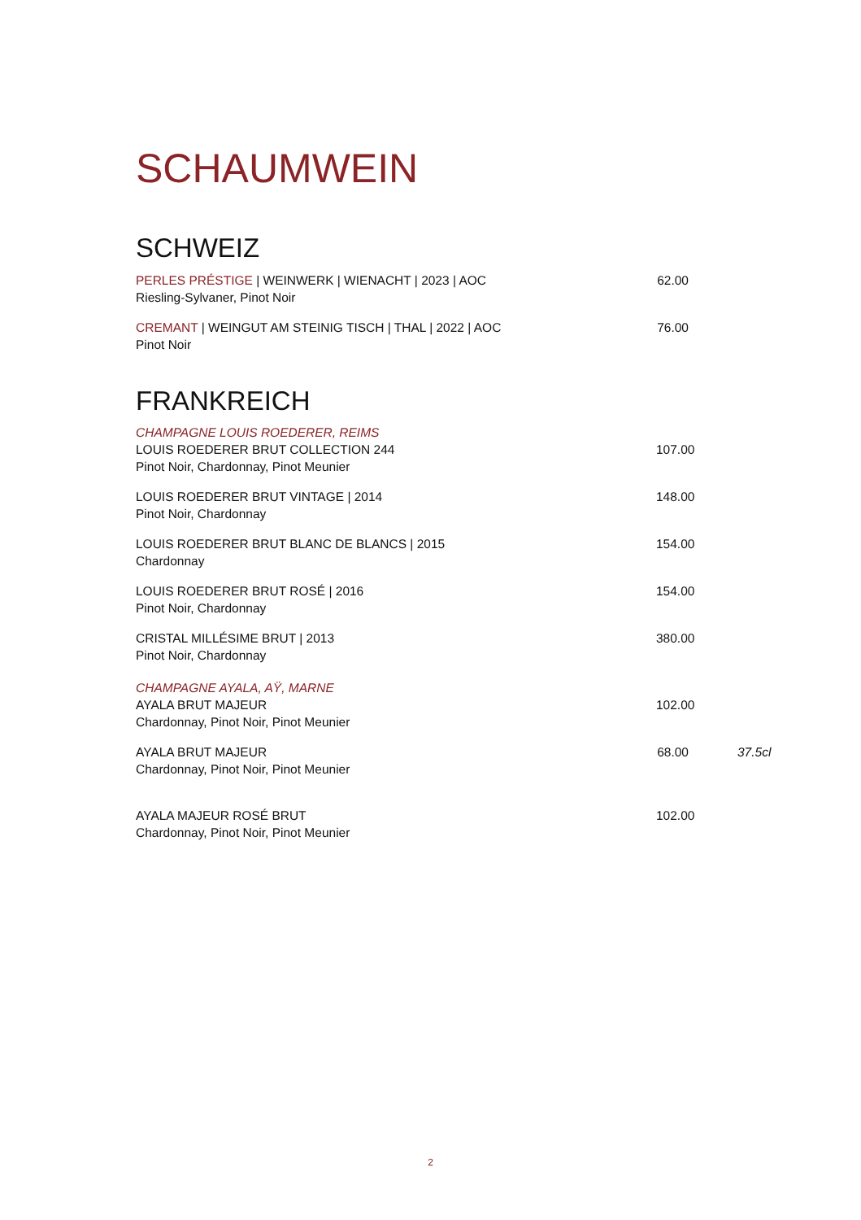SCHAUMWEIN
SCHWEIZ
PERLES PRÉSTIGE | WEINWERK | WIENACHT | 2023 | AOC
Riesling-Sylvaner, Pinot Noir
62.00
CREMANT | WEINGUT AM STEINIG TISCH | THAL | 2022 | AOC
Pinot Noir
76.00
FRANKREICH
CHAMPAGNE LOUIS ROEDERER, REIMS
LOUIS ROEDERER BRUT COLLECTION 244
Pinot Noir, Chardonnay, Pinot Meunier
107.00
LOUIS ROEDERER BRUT VINTAGE | 2014
Pinot Noir, Chardonnay
148.00
LOUIS ROEDERER BRUT BLANC DE BLANCS | 2015
Chardonnay
154.00
LOUIS ROEDERER BRUT ROSÉ | 2016
Pinot Noir, Chardonnay
154.00
CRISTAL MILLÉSIME BRUT | 2013
Pinot Noir, Chardonnay
380.00
CHAMPAGNE AYALA, AŸ, MARNE
AYALA BRUT MAJEUR
Chardonnay, Pinot Noir, Pinot Meunier
102.00
AYALA BRUT MAJEUR
Chardonnay, Pinot Noir, Pinot Meunier
68.00
37.5cl
AYALA MAJEUR ROSÉ BRUT
Chardonnay, Pinot Noir, Pinot Meunier
102.00
2